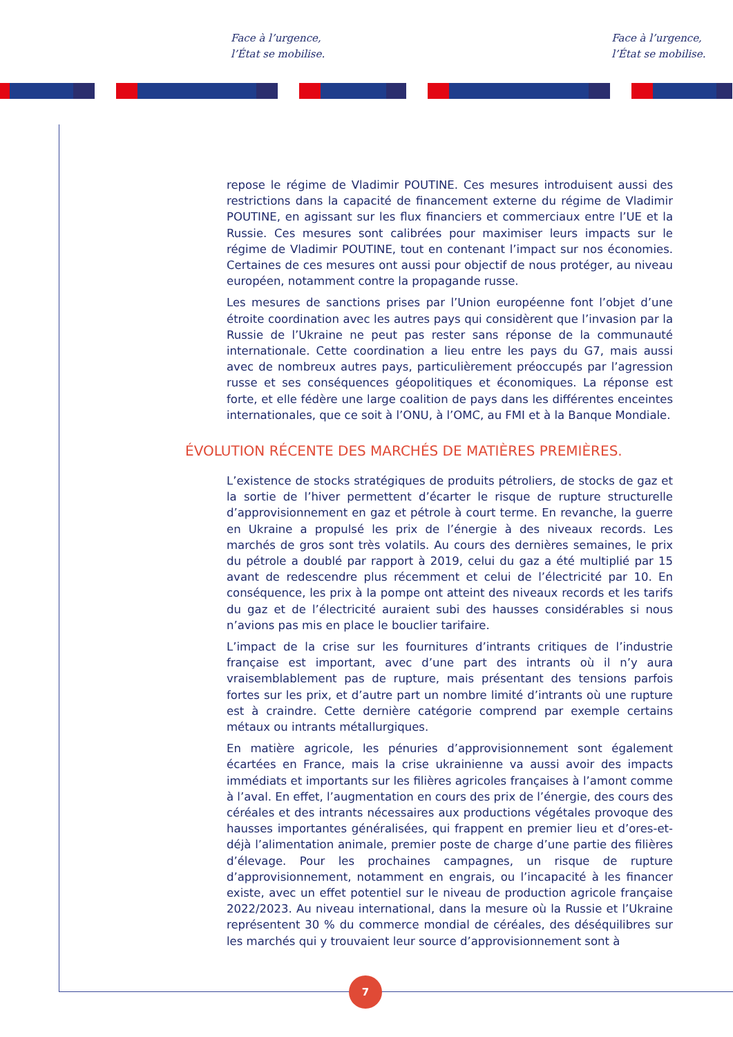Face à l’urgence,
l’État se mobilise.
Face à l’urgence,
l’État se mobilise.
repose le régime de Vladimir POUTINE. Ces mesures introduisent aussi des restrictions dans la capacité de financement externe du régime de Vladimir POUTINE, en agissant sur les flux financiers et commerciaux entre l’UE et la Russie. Ces mesures sont calibrées pour maximiser leurs impacts sur le régime de Vladimir POUTINE, tout en contenant l’impact sur nos économies. Certaines de ces mesures ont aussi pour objectif de nous protéger, au niveau européen, notamment contre la propagande russe.
Les mesures de sanctions prises par l’Union européenne font l’objet d’une étroite coordination avec les autres pays qui considèrent que l’invasion par la Russie de l’Ukraine ne peut pas rester sans réponse de la communauté internationale. Cette coordination a lieu entre les pays du G7, mais aussi avec de nombreux autres pays, particulièrement préoccupés par l’agression russe et ses conséquences géopolitiques et économiques. La réponse est forte, et elle fédère une large coalition de pays dans les différentes enceintes internationales, que ce soit à l’ONU, à l’OMC, au FMI et à la Banque Mondiale.
ÉVOLUTION RÉCENTE DES MARCHÉS DE MATIÈRES PREMIÈRES.
L’existence de stocks stratégiques de produits pétroliers, de stocks de gaz et la sortie de l’hiver permettent d’écarter le risque de rupture structurelle d’approvisionnement en gaz et pétrole à court terme. En revanche, la guerre en Ukraine a propulsé les prix de l’énergie à des niveaux records. Les marchés de gros sont très volatils. Au cours des dernières semaines, le prix du pétrole a doublé par rapport à 2019, celui du gaz a été multiplié par 15 avant de redescendre plus récemment et celui de l’électricité par 10. En conséquence, les prix à la pompe ont atteint des niveaux records et les tarifs du gaz et de l’électricité auraient subi des hausses considérables si nous n’avions pas mis en place le bouclier tarifaire.
L’impact de la crise sur les fournitures d’intrants critiques de l’industrie française est important, avec d’une part des intrants où il n’y aura vraisemblablement pas de rupture, mais présentant des tensions parfois fortes sur les prix, et d’autre part un nombre limité d’intrants où une rupture est à craindre. Cette dernière catégorie comprend par exemple certains métaux ou intrants métallurgiques.
En matière agricole, les pénuries d’approvisionnement sont également écartées en France, mais la crise ukrainienne va aussi avoir des impacts immédiats et importants sur les filières agricoles françaises à l’amont comme à l’aval. En effet, l’augmentation en cours des prix de l’énergie, des cours des céréales et des intrants nécessaires aux productions végétales provoque des hausses importantes généralisées, qui frappent en premier lieu et d’ores-et-déjà l’alimentation animale, premier poste de charge d’une partie des filières d’élevage. Pour les prochaines campagnes, un risque de rupture d’approvisionnement, notamment en engrais, ou l’incapacité à les financer existe, avec un effet potentiel sur le niveau de production agricole française 2022/2023. Au niveau international, dans la mesure où la Russie et l’Ukraine représentent 30 % du commerce mondial de céréales, des déséquilibres sur les marchés qui y trouvaient leur source d’approvisionnement sont à
7